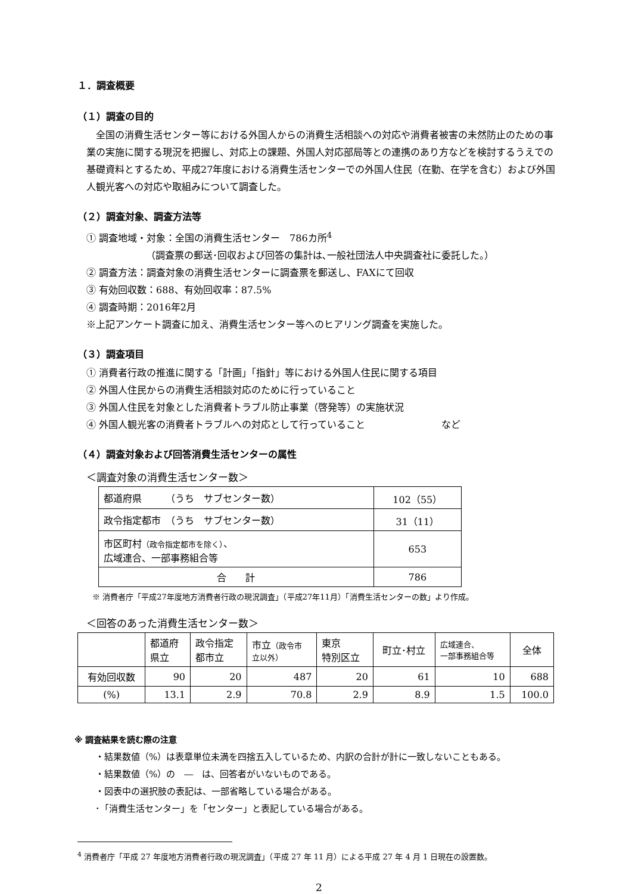１．調査概要
（１）調査の目的
　全国の消費生活センター等における外国人からの消費生活相談への対応や消費者被害の未然防止のための事業の実施に関する現況を把握し、対応上の課題、外国人対応部局等との連携のあり方などを検討するうえでの基礎資料とするため、平成27年度における消費生活センターでの外国人住民（在勤、在学を含む）および外国人観光客への対応や取組みについて調査した。
（２）調査対象、調査方法等
① 調査地域・対象：全国の消費生活センター　786カ所<sup>4</sup>
（調査票の郵送･回収および回答の集計は､一般社団法人中央調査社に委託した。）
② 調査方法：調査対象の消費生活センターに調査票を郵送し、FAXにて回収
③ 有効回収数：688、有効回収率：87.5%
④ 調査時期：2016年2月
※上記アンケート調査に加え、消費生活センター等へのヒアリング調査を実施した。
（３）調査項目
① 消費者行政の推進に関する「計画」「指針」等における外国人住民に関する項目
② 外国人住民からの消費生活相談対応のために行っていること
③ 外国人住民を対象とした消費者トラブル防止事業（啓発等）の実施状況
④ 外国人観光客の消費者トラブルへの対応として行っていること　　　　　　　　など
（４）調査対象および回答消費生活センターの属性
＜調査対象の消費生活センター数＞
| 都道府県 （うち サブセンター数） | 102（55） |
| 政令指定都市 （うち サブセンター数） | 31（11） |
| 市区町村 （政令指定都市を除く） 、 広域連合、一部事務組合等 | 653 |
| 合 計 | 786 |
※ 消費者庁「平成27年度地方消費者行政の現況調査」（平成27年11月）「消費生活センターの数」より作成。
＜回答のあった消費生活センター数＞
| | 都道府 県立 | 政令指定 都市立 | 市立 （政令市 立以外） | 東京 特別区立 | 町立･村立 | 広域連合、 一部事務組合等 | 全体 |
| --- | --- | --- | --- | --- | --- | --- | --- |
| 有効回収数 | 90 | 20 | 487 | 20 | 61 | 10 | 688 |
| (%) | 13.1 | 2.9 | 70.8 | 2.9 | 8.9 | 1.5 | 100.0 |
※ 調査結果を読む際の注意
・結果数値（%）は表章単位未満を四捨五入しているため、内訳の合計が計に一致しないこともある。
・結果数値（%）の　―　は、回答者がいないものである。
・図表中の選択肢の表記は、一部省略している場合がある。
･「消費生活センター」を「センター」と表記している場合がある。
<sup>4</sup> 消費者庁「平成 27 年度地方消費者行政の現況調査」（平成 27 年 11 月）による平成 27 年 4 月 1 日現在の設置数。
2